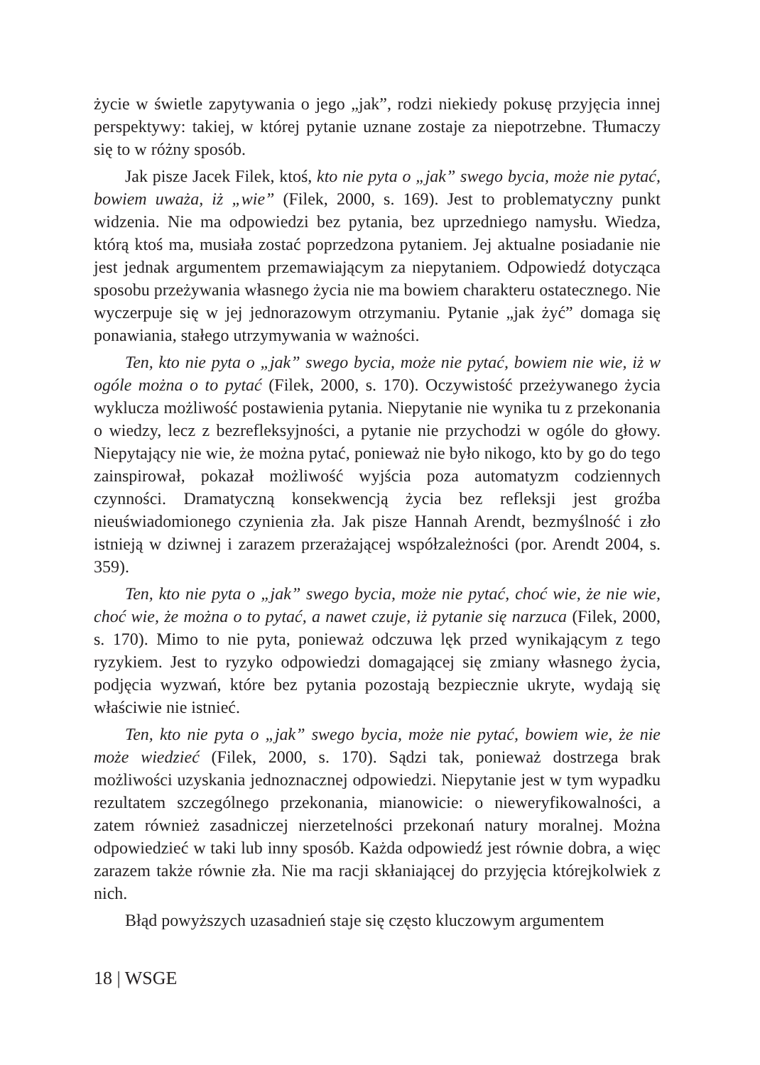życie w świetle zapytywania o jego „jak”, rodzi niekiedy pokusę przyjęcia innej perspektywy: takiej, w której pytanie uznane zostaje za niepotrzebne. Tłumaczy się to w różny sposób.
Jak pisze Jacek Filek, ktoś, kto nie pyta o „jak” swego bycia, może nie pytać, bowiem uważa, iż „wie” (Filek, 2000, s. 169). Jest to problematyczny punkt widzenia. Nie ma odpowiedzi bez pytania, bez uprzedniego namysłu. Wiedza, którą ktoś ma, musiała zostać poprzedzona pytaniem. Jej aktualne posiadanie nie jest jednak argumentem przemawiającym za niepytaniem. Odpowiedź dotycząca sposobu przeżywania własnego życia nie ma bowiem charakteru ostatecznego. Nie wyczerpuje się w jej jednorazowym otrzymaniu. Pytanie „jak żyć” domaga się ponawiania, stałego utrzymywania w ważności.
Ten, kto nie pyta o „jak” swego bycia, może nie pytać, bowiem nie wie, iż w ogóle można o to pytać (Filek, 2000, s. 170). Oczywistość przeżywanego życia wyklucza możliwość postawienia pytania. Niepytanie nie wynika tu z przekonania o wiedzy, lecz z bezrefleksyjności, a pytanie nie przychodzi w ogóle do głowy. Niepytający nie wie, że można pytać, ponieważ nie było nikogo, kto by go do tego zainspirował, pokazał możliwość wyjścia poza automatyzm codziennych czynności. Dramatyczną konsekwencją życia bez refleksji jest groźba nieuświadomionego czynienia zła. Jak pisze Hannah Arendt, bezmyślność i zło istnieją w dziwnej i zarazem przerażającej współzależności (por. Arendt 2004, s. 359).
Ten, kto nie pyta o „jak” swego bycia, może nie pytać, choć wie, że nie wie, choć wie, że można o to pytać, a nawet czuje, iż pytanie się narzuca (Filek, 2000, s. 170). Mimo to nie pyta, ponieważ odczuwa lęk przed wynikającym z tego ryzykiem. Jest to ryzyko odpowiedzi domagającej się zmiany własnego życia, podjęcia wyzwań, które bez pytania pozostają bezpiecznie ukryte, wydają się właściwie nie istnieć.
Ten, kto nie pyta o „jak” swego bycia, może nie pytać, bowiem wie, że nie może wiedzieć (Filek, 2000, s. 170). Sądzi tak, ponieważ dostrzega brak możliwości uzyskania jednoznacznej odpowiedzi. Niepytanie jest w tym wypadku rezultatem szczególnego przekonania, mianowicie: o nieweryfikowalności, a zatem również zasadniczej nierzetelności przekonań natury moralnej. Można odpowiedzieć w taki lub inny sposób. Każda odpowiedź jest równie dobra, a więc zarazem także równie zła. Nie ma racji skłaniającej do przyjęcia którejkolwiek z nich.
Błąd powyższych uzasadnień staje się często kluczowym argumentem
18 | WSGE